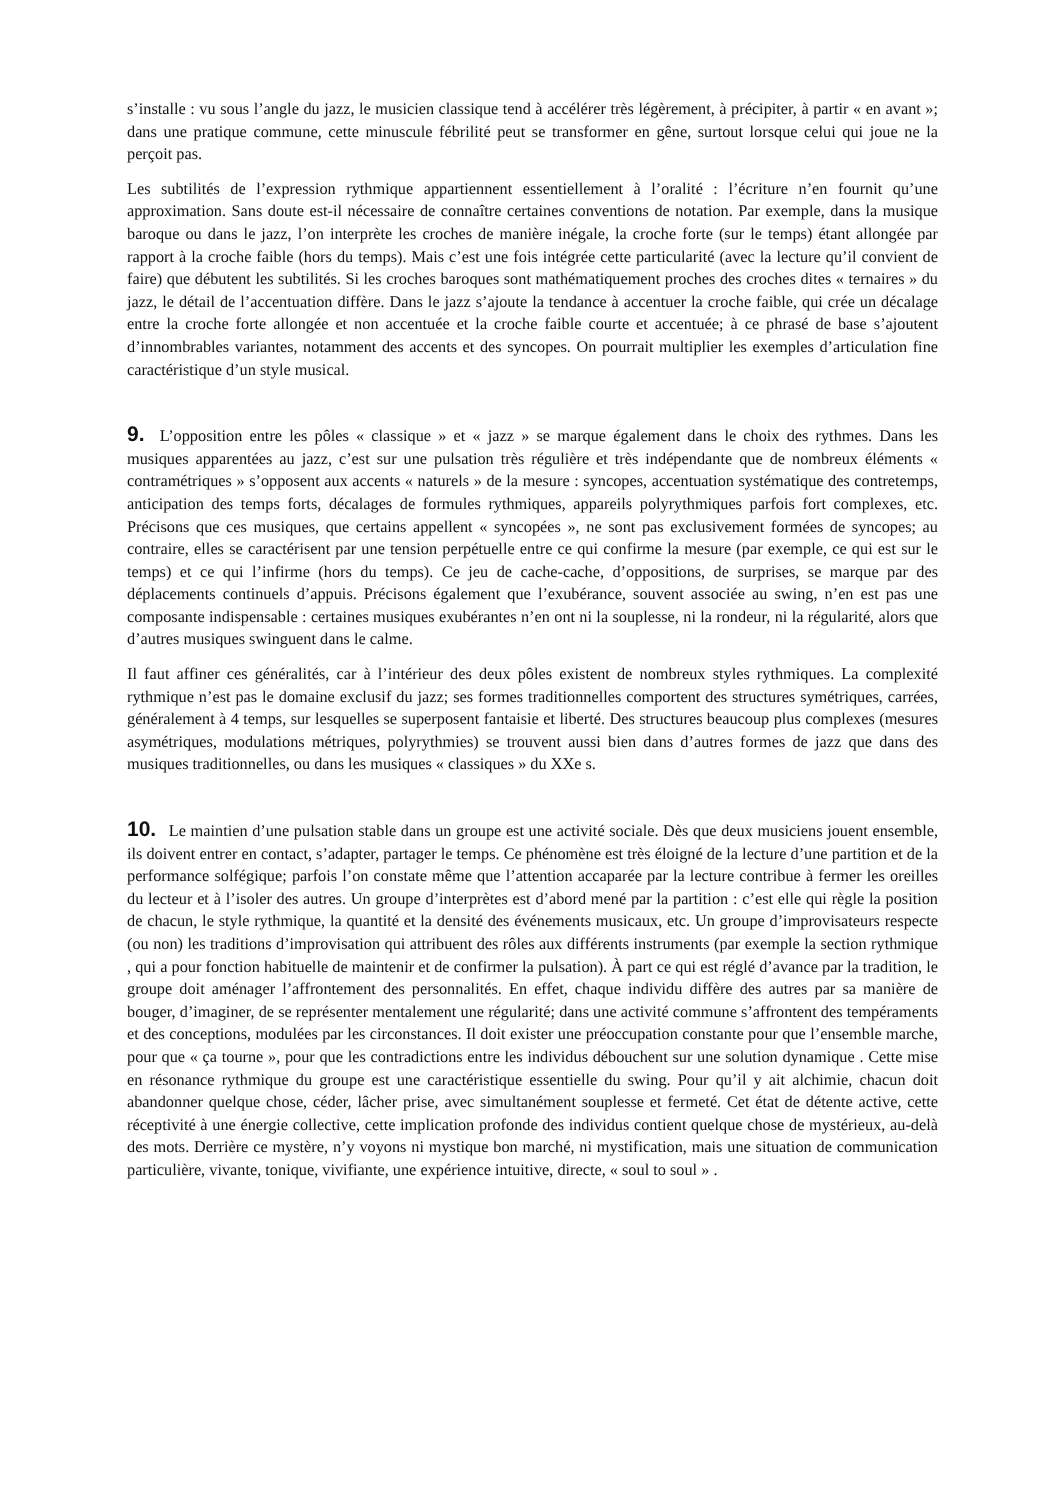s’installe : vu sous l’angle du jazz, le musicien classique tend à accélérer très légèrement, à précipiter, à partir « en avant »; dans une pratique commune, cette minuscule fébrilité peut se transformer en gêne, surtout lorsque celui qui joue ne la perçoit pas.
Les subtilités de l’expression rythmique appartiennent essentiellement à l’oralité : l’écriture n’en fournit qu’une approximation. Sans doute est-il nécessaire de connaître certaines conventions de notation. Par exemple, dans la musique baroque ou dans le jazz, l’on interprète les croches de manière inégale, la croche forte (sur le temps) étant allongée par rapport à la croche faible (hors du temps). Mais c’est une fois intégrée cette particularité (avec la lecture qu’il convient de faire) que débutent les subtilités. Si les croches baroques sont mathématiquement proches des croches dites « ternaires » du jazz, le détail de l’accentuation diffère. Dans le jazz s’ajoute la tendance à accentuer la croche faible, qui crée un décalage entre la croche forte allongée et non accentuée et la croche faible courte et accentuée; à ce phrasé de base s’ajoutent d’innombrables variantes, notamment des accents et des syncopes. On pourrait multiplier les exemples d’articulation fine caractéristique d’un style musical.
9. L’opposition entre les pôles « classique » et « jazz » se marque également dans le choix des rythmes. Dans les musiques apparentées au jazz, c’est sur une pulsation très régulière et très indépendante que de nombreux éléments « contramétriques » s’opposent aux accents « naturels » de la mesure : syncopes, accentuation systématique des contretemps, anticipation des temps forts, décalages de formules rythmiques, appareils polyrythmiques parfois fort complexes, etc. Précisons que ces musiques, que certains appellent « syncopées », ne sont pas exclusivement formées de syncopes; au contraire, elles se caractérisent par une tension perpétuelle entre ce qui confirme la mesure (par exemple, ce qui est sur le temps) et ce qui l’infirme (hors du temps). Ce jeu de cache-cache, d’oppositions, de surprises, se marque par des déplacements continuels d’appuis. Précisons également que l’exubérance, souvent associée au swing, n’en est pas une composante indispensable : certaines musiques exubérantes n’en ont ni la souplesse, ni la rondeur, ni la régularité, alors que d’autres musiques swinguent dans le calme.
Il faut affiner ces généralités, car à l’intérieur des deux pôles existent de nombreux styles rythmiques. La complexité rythmique n’est pas le domaine exclusif du jazz; ses formes traditionnelles comportent des structures symétriques, carrées, généralement à 4 temps, sur lesquelles se superposent fantaisie et liberté. Des structures beaucoup plus complexes (mesures asymétriques, modulations métriques, polyrythmies) se trouvent aussi bien dans d’autres formes de jazz que dans des musiques traditionnelles, ou dans les musiques « classiques » du XXe s.
10. Le maintien d’une pulsation stable dans un groupe est une activité sociale. Dès que deux musiciens jouent ensemble, ils doivent entrer en contact, s’adapter, partager le temps. Ce phénomène est très éloigné de la lecture d’une partition et de la performance solfégique; parfois l’on constate même que l’attention accaparée par la lecture contribue à fermer les oreilles du lecteur et à l’isoler des autres. Un groupe d’interprètes est d’abord mené par la partition : c’est elle qui règle la position de chacun, le style rythmique, la quantité et la densité des événements musicaux, etc. Un groupe d’improvisateurs respecte (ou non) les traditions d’improvisation qui attribuent des rôles aux différents instruments (par exemple la section rythmique , qui a pour fonction habituelle de maintenir et de confirmer la pulsation). À part ce qui est réglé d’avance par la tradition, le groupe doit aménager l’affrontement des personnalités. En effet, chaque individu diffère des autres par sa manière de bouger, d’imaginer, de se représenter mentalement une régularité; dans une activité commune s’affrontent des tempéraments et des conceptions, modulées par les circonstances. Il doit exister une préoccupation constante pour que l’ensemble marche, pour que « ça tourne », pour que les contradictions entre les individus débouchent sur une solution dynamique . Cette mise en résonance rythmique du groupe est une caractéristique essentielle du swing. Pour qu’il y ait alchimie, chacun doit abandonner quelque chose, céder, lâcher prise, avec simultanément souplesse et fermeté. Cet état de détente active, cette réceptivité à une énergie collective, cette implication profonde des individus contient quelque chose de mystérieux, au-delà des mots. Derrière ce mystère, n’y voyons ni mystique bon marché, ni mystification, mais une situation de communication particulière, vivante, tonique, vivifiante, une expérience intuitive, directe, « soul to soul » .